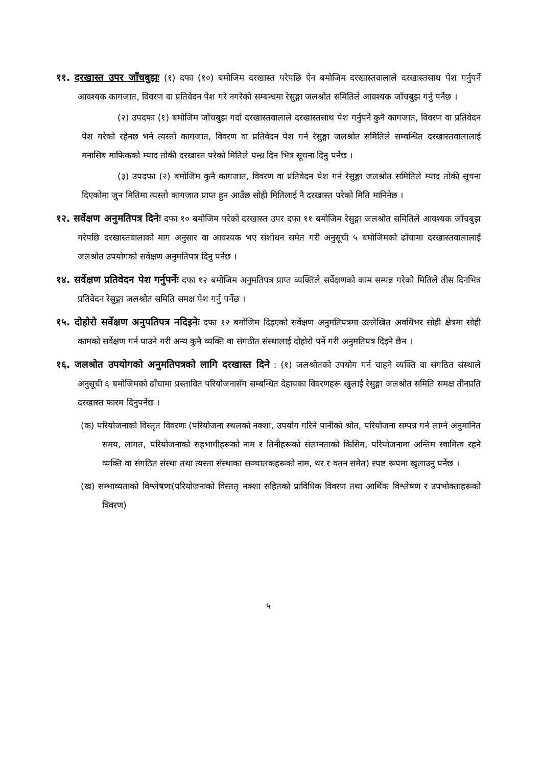११. दरखास्त उपर जाँचबुझः (१) दफा (१०) बमोजिम दरखास्त परेपछि ऐन बमोजिम दरखास्तवालाले दरखास्तसाथ पेश गर्नुपर्ने आवश्यक कागजात, विवरण वा प्रतिवेदन पेश गरे नगरेको सम्बन्धमा रेसुङ्गा जलश्रोत समितिले आवश्यक जाँचबुझ गर्नु पर्नेछ ।
(२) उपदफा (१) बमोजिम जाँचबुझ गर्दा दरखास्तवालाले दरखास्तसाथ पेश गर्नुपर्ने कुनै कागजात, विवरण वा प्रतिवेदन पेश गरेको रहेनछ भने त्यस्तो कागजात, विवरण वा प्रतिवेदन पेश गर्न रेसुङ्गा जलश्रोत समितिले सम्वन्धित दरखास्तवालालाई मनासिब माफिकको म्याद तोकी दरखास्त परेको मितिले पन्ध्र दिन भित्र सूचना दिनु पर्नेछ ।
(३) उपदफा (२) बमोजिम कुनै कागजात, विवरण वा प्रतिवेदन पेश गर्न रेसुङ्गा जलश्रोत समितिले म्याद तोकी सूचना दिएकोमा जुन मितिमा त्यस्तो कागजात प्राप्त हुन आउँछ सोही मितिलाई नै दरखास्त परेको मिति मानिनेछ ।
१२. सर्वेक्षण अनुमतिपत्र दिनेः दफा १० बमोजिम परेको दरखास्त उपर दफा ११ बमोजिम रेसुङ्गा जलश्रोत समितिले आवश्यक जाँचबुझ गरेपछि दरखास्तवालाको माग अनुसार वा आवश्यक भए संशोधन समेत गरी अनुसूची ५ बमोजिमको ढाँचामा दरखास्तवालालाई जलश्रोत उपयोगको सर्वेक्षण अनुमतिपत्र दिनु पर्नेछ ।
१४. सर्वेक्षण प्रतिवेदन पेश गर्नुपर्नेः दफा १२ बमोजिम अनुमतिपत्र प्राप्त व्यक्तिले सर्वेक्षणको काम सम्पन्न गरेको मितिले तीस दिनभित्र प्रतिवेदन रेसुङ्गा जलश्रोत समिति समक्ष पेश गर्नु पर्नेछ ।
१५. दोहोरो सर्वेक्षण अनुपतिपत्र नदिइनेः दफा १२ बमोजिम दिइएको सर्वेक्षण अनुमतिपत्रमा उल्लेखित अवधिभर सोही क्षेत्रमा सोही कामको सर्वेक्षण गर्न पाउने गरी अन्य कुनै व्यक्ति वा संगठीत संस्थालाई दोहोरो पर्ने गरी अनुमतिपत्र दिइने छैन ।
१६. जलश्रोत उपयोगको अनुमतिपत्रको लागि दरखास्त दिने : (१) जलश्रोतको उपयोग गर्न चाहने व्यक्ति वा संगठित संस्थाले अनुसूची ६ बमोजिमको ढाँचामा प्रस्तावित परियोजनासँग सम्बन्धित देहायका विवरणहरू खुलाई रेसुङ्गा जलश्रोत समिति समक्ष तीनप्रति दरखास्त फारम दिनुपर्नेछ ।
(क) परियोजनाको विस्तृत विवरणः (परियोजना स्थलको नक्शा, उपयोग गरिने पानीको श्रोत, परियोजना सम्पन्न गर्न लाग्ने अनुमानित समय, लागत, परियोजनाको सहभागीहरूको नाम र तिनीहरूको संलग्नताको किसिम, परियोजनामा अन्तिम स्वामित्व रहने व्यक्ति वा संगठित संस्था तथा त्यस्ता संस्थाका सञ्चालकहरूको नाम, थर र वतन समेत) स्पष्ट रूपमा खुलाउनु पर्नेछ ।
(ख) सम्भाव्यताको विश्लेषणः(परियोजनाको विस्ततृ नक्शा सहितको प्राविधिक विवरण तथा आर्थिक विश्लेषण र उपभोक्ताहरूको विवरण)
५